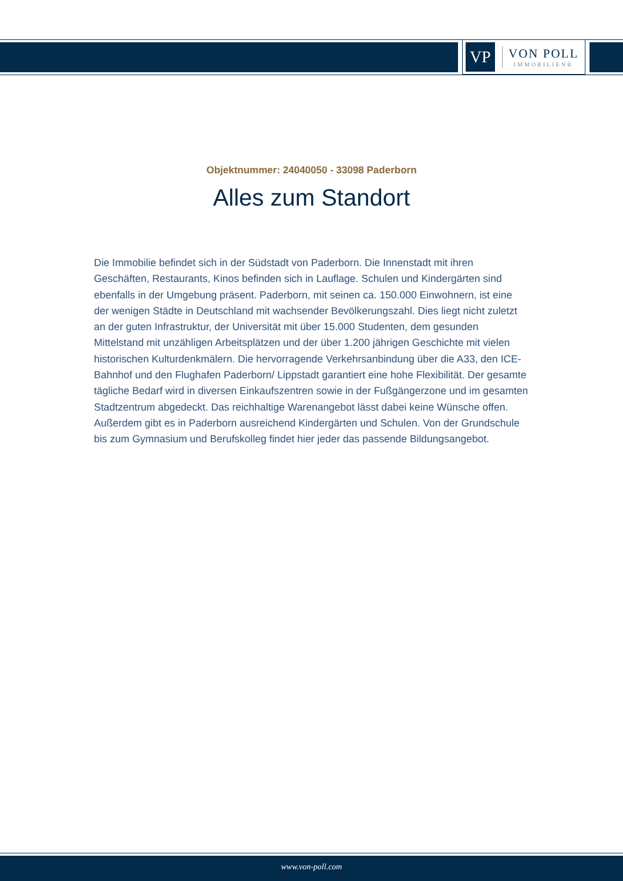VP
VON POLL
IMMOBILIEN®
Objektnummer: 24040050 - 33098 Paderborn
Alles zum Standort
Die Immobilie befindet sich in der Südstadt von Paderborn. Die Innenstadt mit ihren Geschäften, Restaurants, Kinos befinden sich in Lauflage. Schulen und Kindergärten sind ebenfalls in der Umgebung präsent. Paderborn, mit seinen ca. 150.000 Einwohnern, ist eine der wenigen Städte in Deutschland mit wachsender Bevölkerungszahl. Dies liegt nicht zuletzt an der guten Infrastruktur, der Universität mit über 15.000 Studenten, dem gesunden Mittelstand mit unzähligen Arbeitsplätzen und der über 1.200 jährigen Geschichte mit vielen historischen Kulturdenkmälern. Die hervorragende Verkehrsanbindung über die A33, den ICE-Bahnhof und den Flughafen Paderborn/ Lippstadt garantiert eine hohe Flexibilität. Der gesamte tägliche Bedarf wird in diversen Einkaufszentren sowie in der Fußgängerzone und im gesamten Stadtzentrum abgedeckt. Das reichhaltige Warenangebot lässt dabei keine Wünsche offen. Außerdem gibt es in Paderborn ausreichend Kindergärten und Schulen. Von der Grundschule bis zum Gymnasium und Berufskolleg findet hier jeder das passende Bildungsangebot.
www.von-poll.com